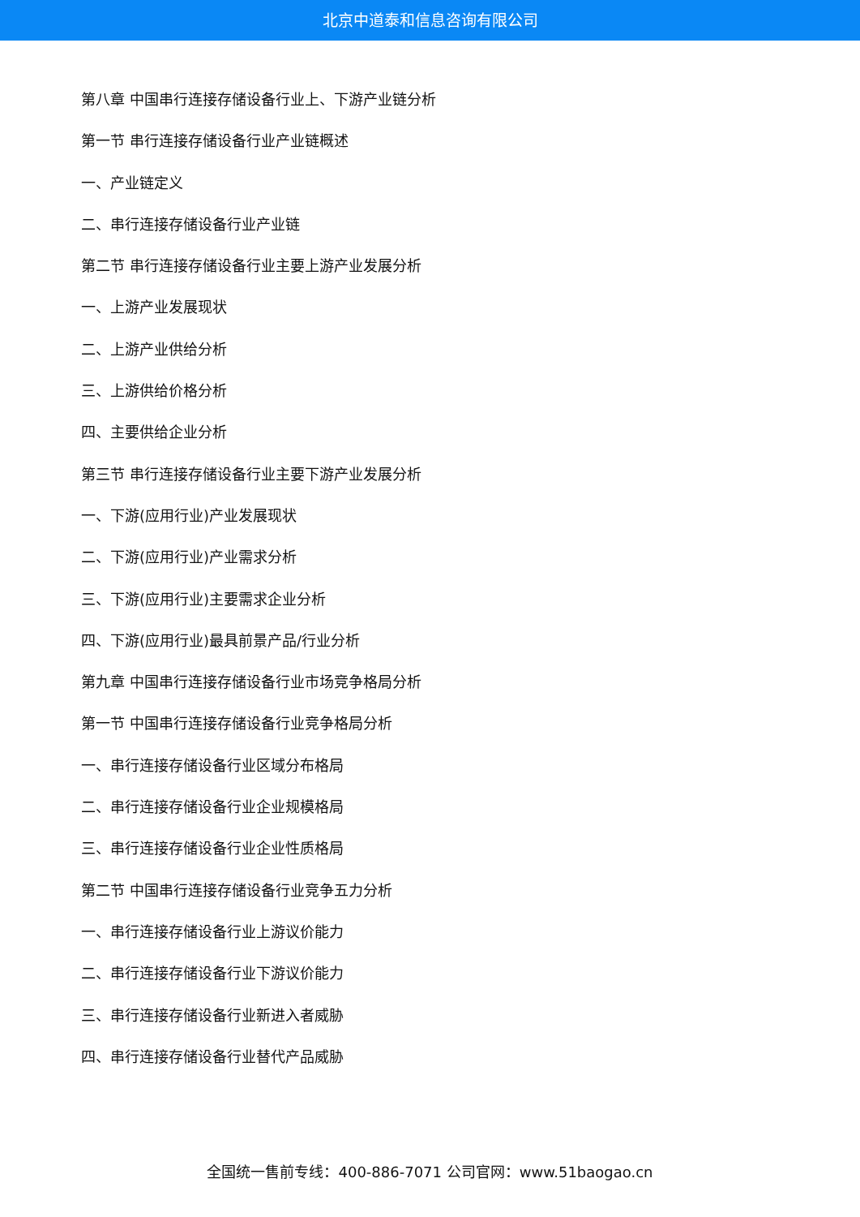北京中道泰和信息咨询有限公司
第八章 中国串行连接存储设备行业上、下游产业链分析
第一节 串行连接存储设备行业产业链概述
一、产业链定义
二、串行连接存储设备行业产业链
第二节 串行连接存储设备行业主要上游产业发展分析
一、上游产业发展现状
二、上游产业供给分析
三、上游供给价格分析
四、主要供给企业分析
第三节 串行连接存储设备行业主要下游产业发展分析
一、下游(应用行业)产业发展现状
二、下游(应用行业)产业需求分析
三、下游(应用行业)主要需求企业分析
四、下游(应用行业)最具前景产品/行业分析
第九章 中国串行连接存储设备行业市场竞争格局分析
第一节 中国串行连接存储设备行业竞争格局分析
一、串行连接存储设备行业区域分布格局
二、串行连接存储设备行业企业规模格局
三、串行连接存储设备行业企业性质格局
第二节 中国串行连接存储设备行业竞争五力分析
一、串行连接存储设备行业上游议价能力
二、串行连接存储设备行业下游议价能力
三、串行连接存储设备行业新进入者威胁
四、串行连接存储设备行业替代产品威胁
全国统一售前专线：400-886-7071 公司官网：www.51baogao.cn